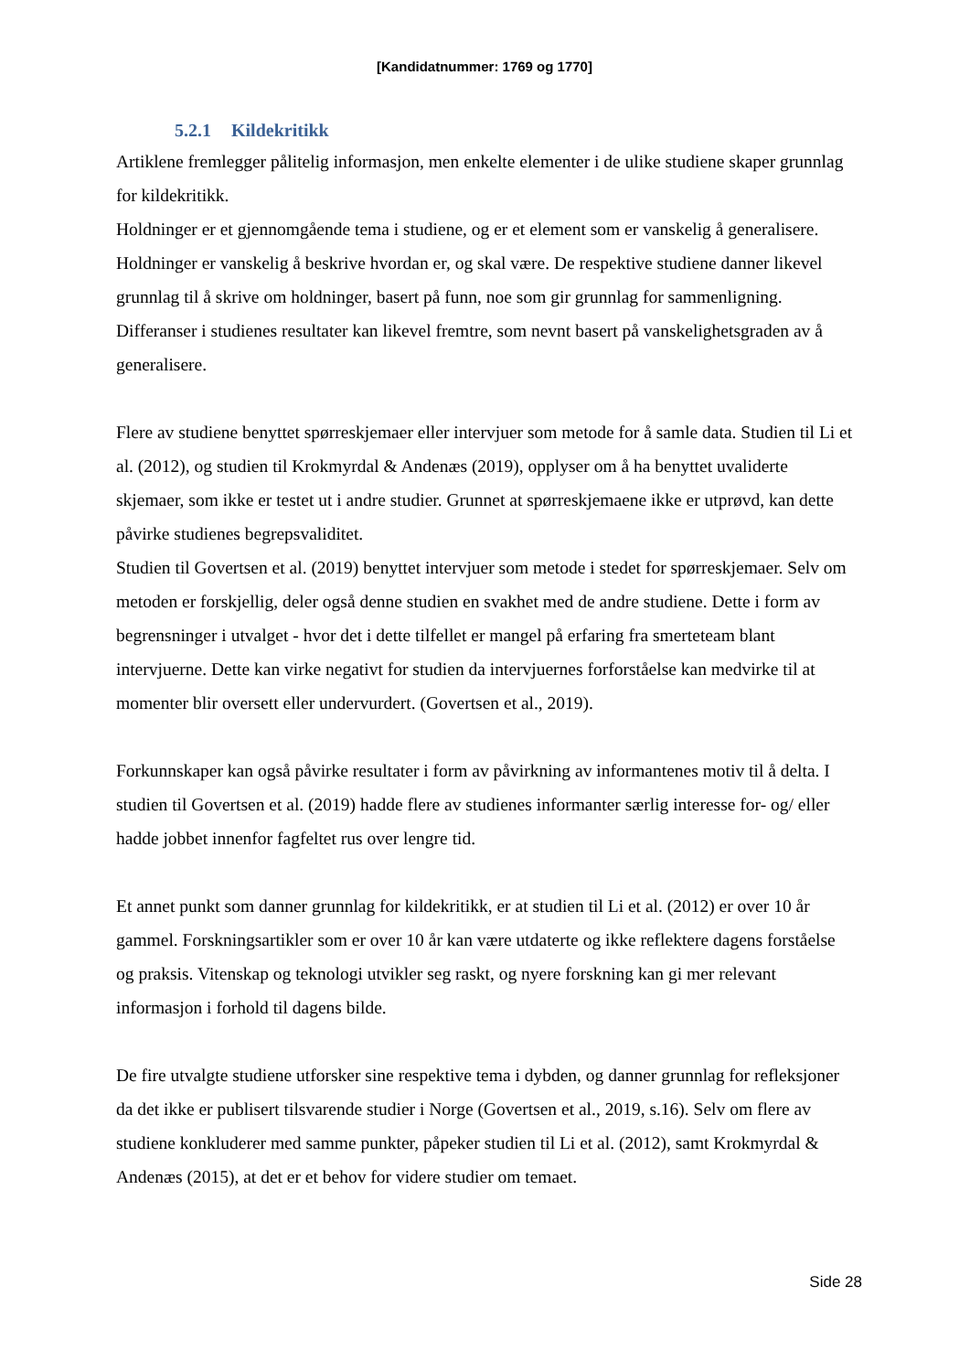[Kandidatnummer: 1769 og 1770]
5.2.1 Kildekritikk
Artiklene fremlegger pålitelig informasjon, men enkelte elementer i de ulike studiene skaper grunnlag for kildekritikk.
Holdninger er et gjennomgående tema i studiene, og er et element som er vanskelig å generalisere. Holdninger er vanskelig å beskrive hvordan er, og skal være. De respektive studiene danner likevel grunnlag til å skrive om holdninger, basert på funn, noe som gir grunnlag for sammenligning. Differanser i studienes resultater kan likevel fremtre, som nevnt basert på vanskelighetsgraden av å generalisere.
Flere av studiene benyttet spørreskjemaer eller intervjuer som metode for å samle data. Studien til Li et al. (2012), og studien til Krokmyrdal & Andenæs (2019), opplyser om å ha benyttet uvaliderte skjemaer, som ikke er testet ut i andre studier. Grunnet at spørreskjemaene ikke er utprøvd, kan dette påvirke studienes begrepsvaliditet.
Studien til Govertsen et al. (2019) benyttet intervjuer som metode i stedet for spørreskjemaer. Selv om metoden er forskjellig, deler også denne studien en svakhet med de andre studiene. Dette i form av begrensninger i utvalget - hvor det i dette tilfellet er mangel på erfaring fra smerteteam blant intervjuerne. Dette kan virke negativt for studien da intervjuernes forforståelse kan medvirke til at momenter blir oversett eller undervurdert. (Govertsen et al., 2019).
Forkunnskaper kan også påvirke resultater i form av påvirkning av informantenes motiv til å delta. I studien til Govertsen et al. (2019) hadde flere av studienes informanter særlig interesse for- og/ eller hadde jobbet innenfor fagfeltet rus over lengre tid.
Et annet punkt som danner grunnlag for kildekritikk, er at studien til Li et al. (2012) er over 10 år gammel. Forskningsartikler som er over 10 år kan være utdaterte og ikke reflektere dagens forståelse og praksis. Vitenskap og teknologi utvikler seg raskt, og nyere forskning kan gi mer relevant informasjon i forhold til dagens bilde.
De fire utvalgte studiene utforsker sine respektive tema i dybden, og danner grunnlag for refleksjoner da det ikke er publisert tilsvarende studier i Norge (Govertsen et al., 2019, s.16). Selv om flere av studiene konkluderer med samme punkter, påpeker studien til Li et al. (2012), samt Krokmyrdal & Andenæs (2015), at det er et behov for videre studier om temaet.
Side 28